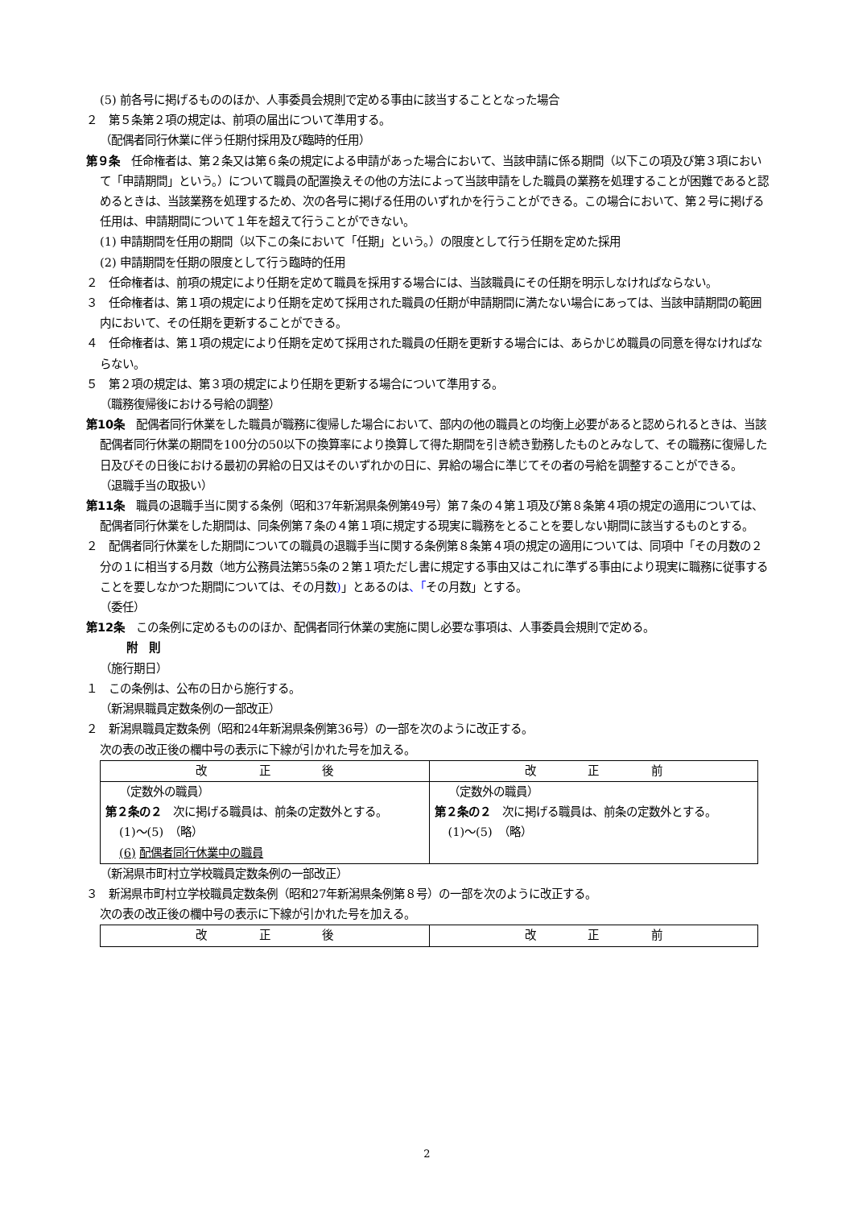(5) 前各号に掲げるもののほか、人事委員会規則で定める事由に該当することとなった場合
２　第５条第２項の規定は、前項の届出について準用する。
（配偶者同行休業に伴う任期付採用及び臨時的任用）
第９条　任命権者は、第２条又は第６条の規定による申請があった場合において、当該申請に係る期間（以下この項及び第３項において「申請期間」という。）について職員の配置換えその他の方法によって当該申請をした職員の業務を処理することが困難であると認めるときは、当該業務を処理するため、次の各号に掲げる任用のいずれかを行うことができる。この場合において、第２号に掲げる任用は、申請期間について１年を超えて行うことができない。
(1) 申請期間を任用の期間（以下この条において「任期」という。）の限度として行う任期を定めた採用
(2) 申請期間を任期の限度として行う臨時的任用
２　任命権者は、前項の規定により任期を定めて職員を採用する場合には、当該職員にその任期を明示しなければならない。
３　任命権者は、第１項の規定により任期を定めて採用された職員の任期が申請期間に満たない場合にあっては、当該申請期間の範囲内において、その任期を更新することができる。
４　任命権者は、第１項の規定により任期を定めて採用された職員の任期を更新する場合には、あらかじめ職員の同意を得なければならない。
５　第２項の規定は、第３項の規定により任期を更新する場合について準用する。
（職務復帰後における号給の調整）
第10条　配偶者同行休業をした職員が職務に復帰した場合において、部内の他の職員との均衡上必要があると認められるときは、当該配偶者同行休業の期間を100分の50以下の換算率により換算して得た期間を引き続き勤務したものとみなして、その職務に復帰した日及びその日後における最初の昇給の日又はそのいずれかの日に、昇給の場合に準じてその者の号給を調整することができる。
（退職手当の取扱い）
第11条　職員の退職手当に関する条例（昭和37年新潟県条例第49号）第７条の４第１項及び第８条第４項の規定の適用については、配偶者同行休業をした期間は、同条例第７条の４第１項に規定する現実に職務をとることを要しない期間に該当するものとする。
２　配偶者同行休業をした期間についての職員の退職手当に関する条例第８条第４項の規定の適用については、同項中「その月数の２分の１に相当する月数（地方公務員法第55条の２第１項ただし書に規定する事由又はこれに準ずる事由により現実に職務に従事することを要しなかつた期間については、その月数)」とあるのは、「その月数」とする。
（委任）
第12条　この条例に定めるもののほか、配偶者同行休業の実施に関し必要な事項は、人事委員会規則で定める。
附　則
（施行期日）
１　この条例は、公布の日から施行する。
（新潟県職員定数条例の一部改正）
２　新潟県職員定数条例（昭和24年新潟県条例第36号）の一部を次のように改正する。
次の表の改正後の欄中号の表示に下線が引かれた号を加える。
| 改 正 後 | 改 正 前 |
| --- | --- |
| （定数外の職員） 第２条の２ 次に掲げる職員は、前条の定数外とする。 (1)～(5) （略） (6) 配偶者同行休業中の職員 | （定数外の職員） 第２条の２ 次に掲げる職員は、前条の定数外とする。 (1)～(5) （略） |
（新潟県市町村立学校職員定数条例の一部改正）
３　新潟県市町村立学校職員定数条例（昭和27年新潟県条例第８号）の一部を次のように改正する。
次の表の改正後の欄中号の表示に下線が引かれた号を加える。
| 改 正 後 | 改 正 前 |
| --- | --- |
2